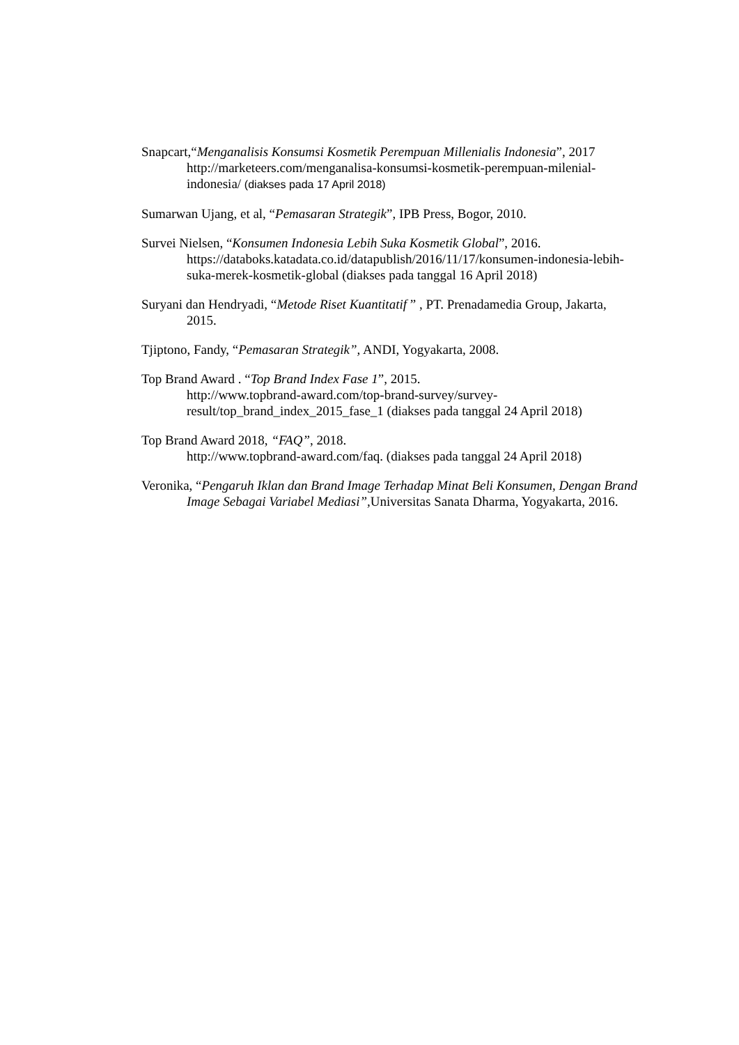Snapcart,“Menganalisis Konsumsi Kosmetik Perempuan Millenialis Indonesia”, 2017
http://marketeers.com/menganalisa-konsumsi-kosmetik-perempuan-milenial-indonesia/ (diakses pada 17 April 2018)
Sumarwan Ujang, et al, “Pemasaran Strategik”, IPB Press, Bogor, 2010.
Survei Nielsen, “Konsumen Indonesia Lebih Suka Kosmetik Global”, 2016.
https://databoks.katadata.co.id/datapublish/2016/11/17/konsumen-indonesia-lebih-suka-merek-kosmetik-global (diakses pada tanggal 16 April 2018)
Suryani dan Hendryadi, “Metode Riset Kuantitatif ” , PT. Prenadamedia Group, Jakarta, 2015.
Tjiptono, Fandy, “Pemasaran Strategik”, ANDI, Yogyakarta, 2008.
Top Brand Award . “Top Brand Index Fase 1”, 2015.
http://www.topbrand-award.com/top-brand-survey/survey-result/top_brand_index_2015_fase_1 (diakses pada tanggal 24 April 2018)
Top Brand Award 2018, “FAQ”, 2018.
http://www.topbrand-award.com/faq. (diakses pada tanggal 24 April 2018)
Veronika, “Pengaruh Iklan dan Brand Image Terhadap Minat Beli Konsumen, Dengan Brand Image Sebagai Variabel Mediasi”, Universitas Sanata Dharma, Yogyakarta, 2016.